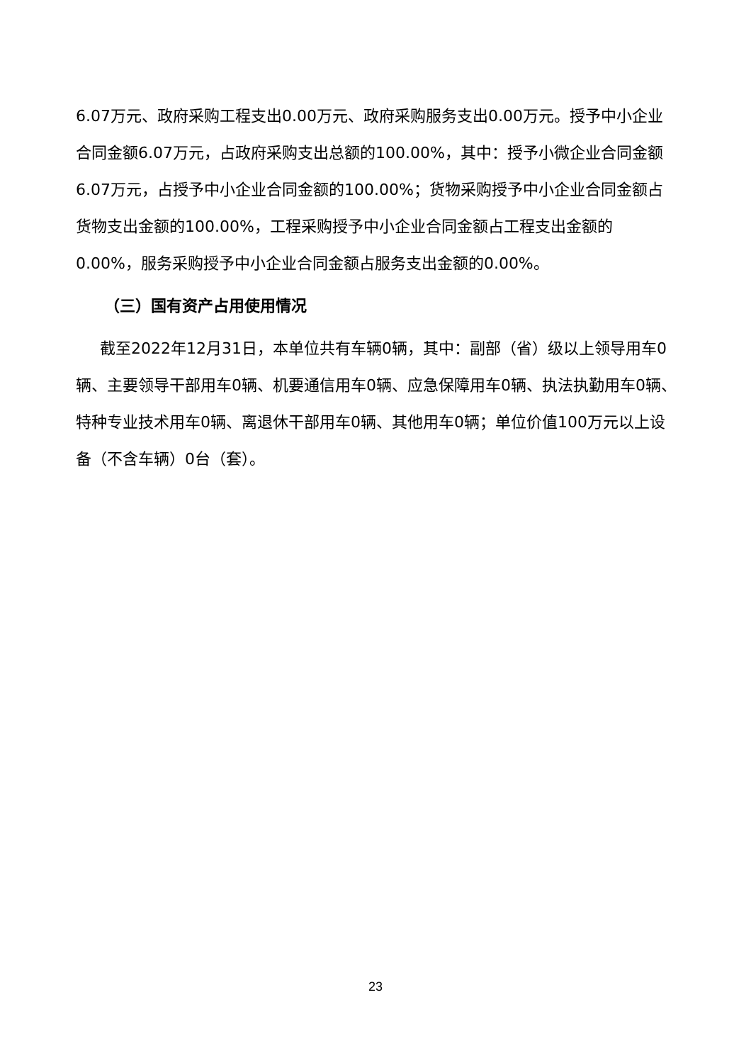6.07万元、政府采购工程支出0.00万元、政府采购服务支出0.00万元。授予中小企业合同金额6.07万元，占政府采购支出总额的100.00%，其中：授予小微企业合同金额6.07万元，占授予中小企业合同金额的100.00%；货物采购授予中小企业合同金额占货物支出金额的100.00%，工程采购授予中小企业合同金额占工程支出金额的0.00%，服务采购授予中小企业合同金额占服务支出金额的0.00%。
（三）国有资产占用使用情况
截至2022年12月31日，本单位共有车辆0辆，其中：副部（省）级以上领导用车0辆、主要领导干部用车0辆、机要通信用车0辆、应急保障用车0辆、执法执勤用车0辆、特种专业技术用车0辆、离退休干部用车0辆、其他用车0辆；单位价值100万元以上设备（不含车辆）0台（套）。
23